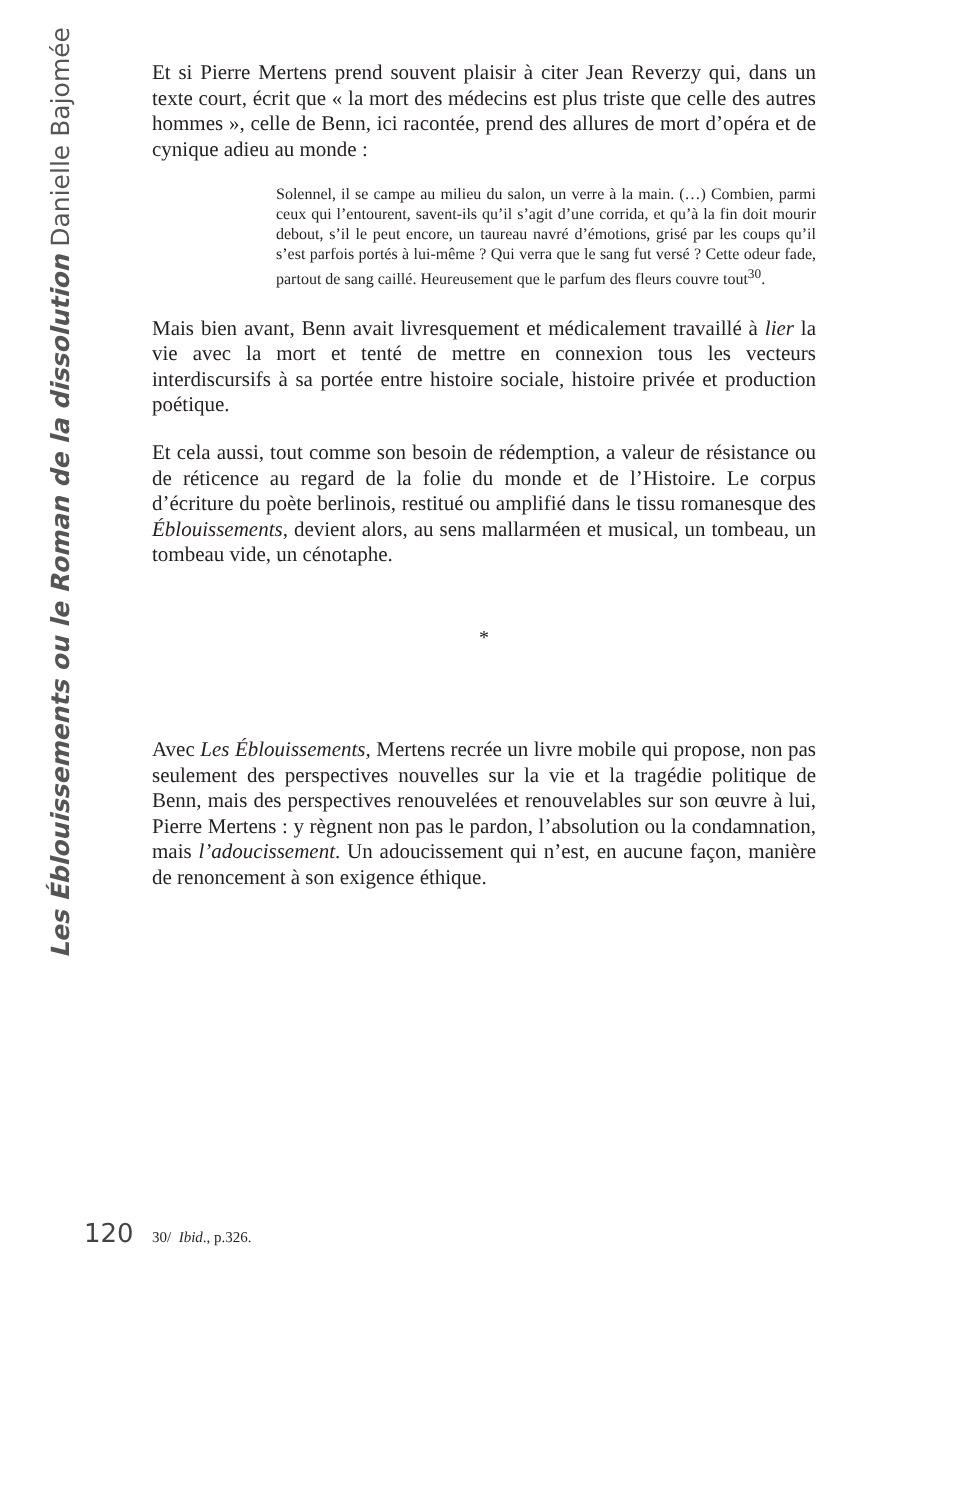Les Éblouissements ou le Roman de la dissolution Danielle Bajomée
Et si Pierre Mertens prend souvent plaisir à citer Jean Reverzy qui, dans un texte court, écrit que « la mort des médecins est plus triste que celle des autres hommes », celle de Benn, ici racontée, prend des allures de mort d’opéra et de cynique adieu au monde :
Solennel, il se campe au milieu du salon, un verre à la main. (…) Combien, parmi ceux qui l’entourent, savent-ils qu’il s’agit d’une corrida, et qu’à la fin doit mourir debout, s’il le peut encore, un taureau navré d’émotions, grisé par les coups qu’il s’est parfois portés à lui-même ? Qui verra que le sang fut versé ? Cette odeur fade, partout de sang caillé. Heureusement que le parfum des fleurs couvre tout<sup>30</sup>.
Mais bien avant, Benn avait livresquement et médicalement travaillé à lier la vie avec la mort et tenté de mettre en connexion tous les vecteurs interdiscursifs à sa portée entre histoire sociale, histoire privée et production poétique.
Et cela aussi, tout comme son besoin de rédemption, a valeur de résistance ou de réticence au regard de la folie du monde et de l’Histoire. Le corpus d’écriture du poète berlinois, restitué ou amplifié dans le tissu romanesque des Éblouissements, devient alors, au sens mallarméen et musical, un tombeau, un tombeau vide, un cénotaphe.
*
Avec Les Éblouissements, Mertens recrée un livre mobile qui propose, non pas seulement des perspectives nouvelles sur la vie et la tragédie politique de Benn, mais des perspectives renouvelées et renouvelables sur son œuvre à lui, Pierre Mertens : y règnent non pas le pardon, l’absolution ou la condamnation, mais l’adoucissement. Un adoucissement qui n’est, en aucune façon, manière de renoncement à son exigence éthique.
120
30/ Ibid., p.326.